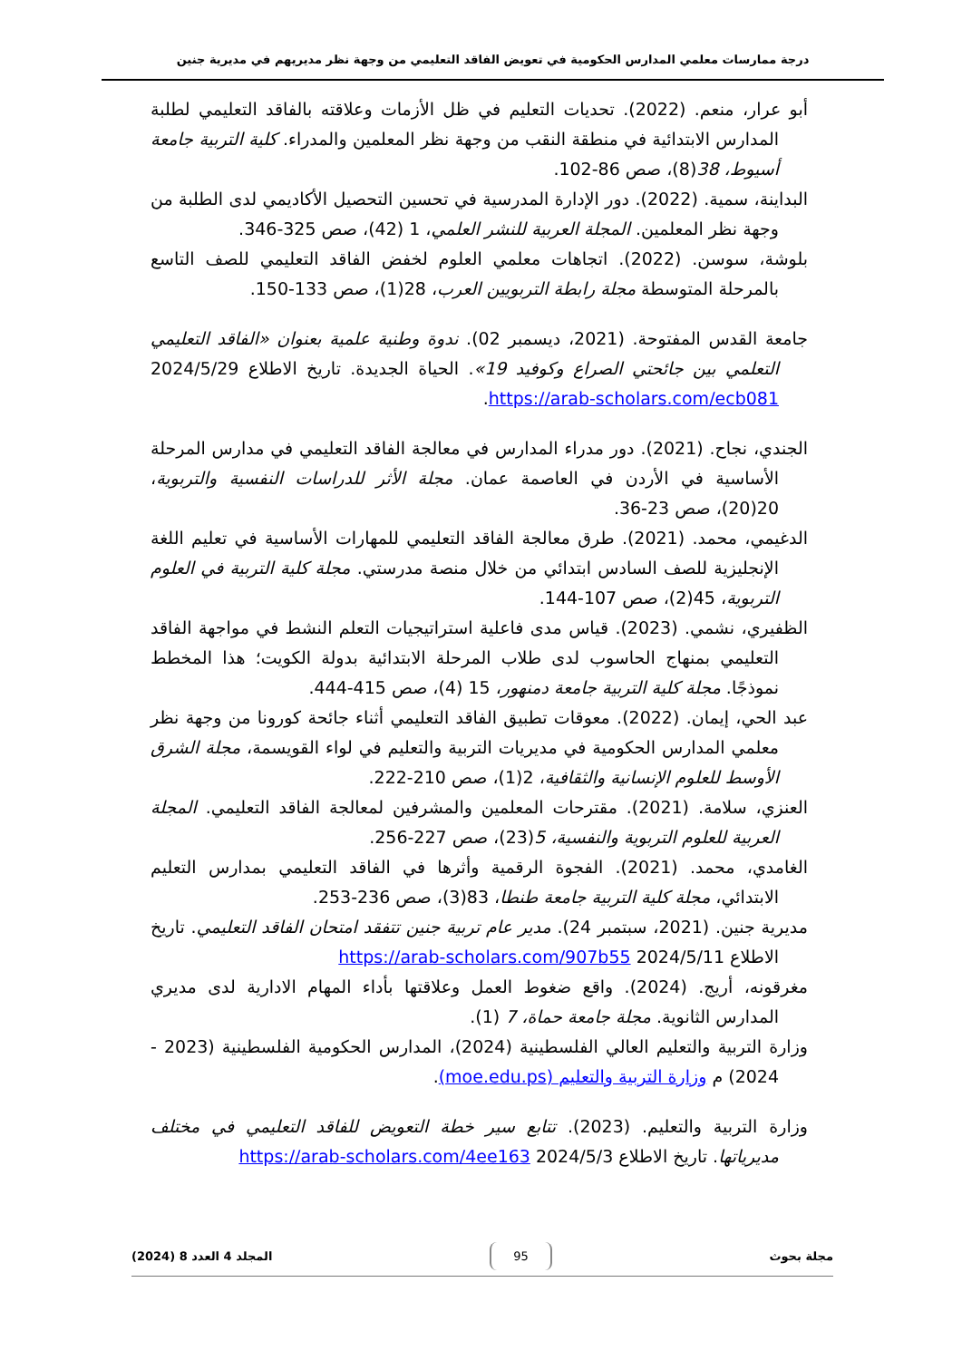درجة ممارسات معلمي المدارس الحكومية في تعويض الفاقد التعليمي من وجهة نظر مديريهم في مديرية جنين
أبو عرار، منعم. (2022). تحديات التعليم في ظل الأزمات وعلاقته بالفاقد التعليمي لطلبة المدارس الابتدائية في منطقة النقب من وجهة نظر المعلمين والمدراء. كلية التربية جامعة أسيوط، 38(8)، صص 86-102.
البداينة، سمية. (2022). دور الإدارة المدرسية في تحسين التحصيل الأكاديمي لدى الطلبة من وجهة نظر المعلمين. المجلة العربية للنشر العلمي، 1 (42)، صص 325-346.
بلوشة، سوسن. (2022). اتجاهات معلمي العلوم لخفض الفاقد التعليمي للصف التاسع بالمرحلة المتوسطة مجلة رابطة التربويين العرب، 28(1)، صص 133-150.
جامعة القدس المفتوحة. (2021، ديسمبر 02). ندوة وطنية علمية بعنوان «الفاقد التعليمي التعلمي بين جائحتي الصراع وكوفيد 19». الحياة الجديدة. تاريخ الاطلاع 2024/5/29 https://arab-scholars.com/ecb081.
الجندي، نجاح. (2021). دور مدراء المدارس في معالجة الفاقد التعليمي في مدارس المرحلة الأساسية في الأردن في العاصمة عمان. مجلة الأثر للدراسات النفسية والتربوية، 20(20)، صص 23-36.
الدغيمي، محمد. (2021). طرق معالجة الفاقد التعليمي للمهارات الأساسية في تعليم اللغة الإنجليزية للصف السادس ابتدائي من خلال منصة مدرستي. مجلة كلية التربية في العلوم التربوية، 45(2)، صص 107-144.
الظفيري، نشمي. (2023). قياس مدى فاعلية استراتيجيات التعلم النشط في مواجهة الفاقد التعليمي بمنهاج الحاسوب لدى طلاب المرحلة الابتدائية بدولة الكويت؛ هذا المخطط نموذجًا. مجلة كلية التربية جامعة دمنهور، 15 (4)، صص 415-444.
عبد الحي، إيمان. (2022). معوقات تطبيق الفاقد التعليمي أثناء جائحة كورونا من وجهة نظر معلمي المدارس الحكومية في مديريات التربية والتعليم في لواء القويسمة، مجلة الشرق الأوسط للعلوم الإنسانية والثقافية، 2(1)، صص 210-222.
العنزي، سلامة. (2021). مقترحات المعلمين والمشرفين لمعالجة الفاقد التعليمي. المجلة العربية للعلوم التربوية والنفسية، 5(23)، صص 227-256.
الغامدي، محمد. (2021). الفجوة الرقمية وأثرها في الفاقد التعليمي بمدارس التعليم الابتدائي، مجلة كلية التربية جامعة طنطا، 83(3)، صص 236-253.
مديرية جنين. (2021، سبتمبر 24). مدير عام تربية جنين تتفقد امتحان الفاقد التعليمي. تاريخ الاطلاع 2024/5/11 https://arab-scholars.com/907b55
مغرقونه، أريج. (2024). واقع ضغوط العمل وعلاقتها بأداء المهام الادارية لدى مديري المدارس الثانوية. مجلة جامعة حماة، 7 (1).
وزارة التربية والتعليم العالي الفلسطينية (2024)، المدارس الحكومية الفلسطينية (2023 - 2024) م وزارة التربية والتعليم (moe.edu.ps).
وزارة التربية والتعليم. (2023). تتابع سير خطة التعويض للفاقد التعليمي في مختلف مديرياتها. تاريخ الاطلاع 2024/5/3 https://arab-scholars.com/4ee163
مجلة بحوث 95 المجلد 4 العدد 8 (2024)